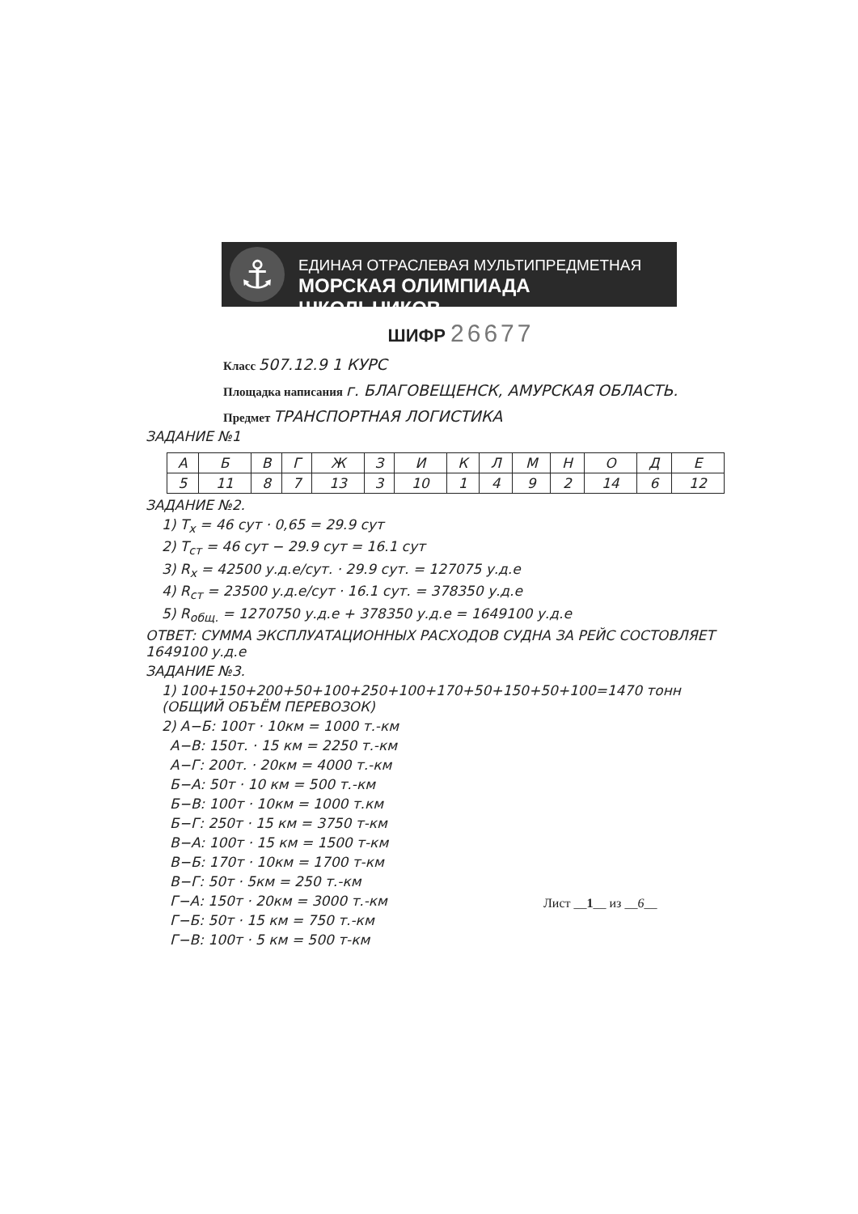⚓
ЕДИНАЯ ОТРАСЛЕВАЯ МУЛЬТИПРЕДМЕТНАЯ
МОРСКАЯ ОЛИМПИАДА ШКОЛЬНИКОВ
ШИФР 26677
Класс 507.12.9 1 КУРС
Площадка написания г. БЛАГОВЕЩЕНСК, АМУРСКАЯ ОБЛАСТЬ.
Предмет ТРАНСПОРТНАЯ ЛОГИСТИКА
ЗАДАНИЕ №1
| А | Б | В | Г | Ж | З | И | К | Л | М | Н | О | Д | Е |
| 5 | 11 | 8 | 7 | 13 | 3 | 10 | 1 | 4 | 9 | 2 | 14 | 6 | 12 |
ЗАДАНИЕ №2.
1) T<sub>x</sub> = 46 сут · 0,65 = 29.9 сут
2) T<sub>ст</sub> = 46 сут − 29.9 сут = 16.1 сут
3) R<sub>x</sub> = 42500 у.д.е/сут. · 29.9 сут. = 127075 у.д.е
4) R<sub>ст</sub> = 23500 у.д.е/сут · 16.1 сут. = 378350 у.д.е
5) R<sub>общ.</sub> = 1270750 у.д.е + 378350 у.д.е = 1649100 у.д.е
ОТВЕТ: СУММА ЭКСПЛУАТАЦИОННЫХ РАСХОДОВ СУДНА ЗА РЕЙС СОСТОВЛЯЕТ 1649100 у.д.е
ЗАДАНИЕ №3.
1) 100+150+200+50+100+250+100+170+50+150+50+100=1470 тонн (ОБЩИЙ ОБЪЁМ ПЕРЕВОЗОК)
2) А−Б: 100т · 10км = 1000 т.-км
А−В: 150т. · 15 км = 2250 т.-км
А−Г: 200т. · 20км = 4000 т.-км
Б−А: 50т · 10 км = 500 т.-км
Б−В: 100т · 10км = 1000 т.км
Б−Г: 250т · 15 км = 3750 т-км
В−А: 100т · 15 км = 1500 т-км
В−Б: 170т · 10км = 1700 т-км
В−Г: 50т · 5км = 250 т.-км
Г−А: 150т · 20км = 3000 т.-км
Г−Б: 50т · 15 км = 750 т.-км
Г−В: 100т · 5 км = 500 т-км
Лист __1__ из __6__